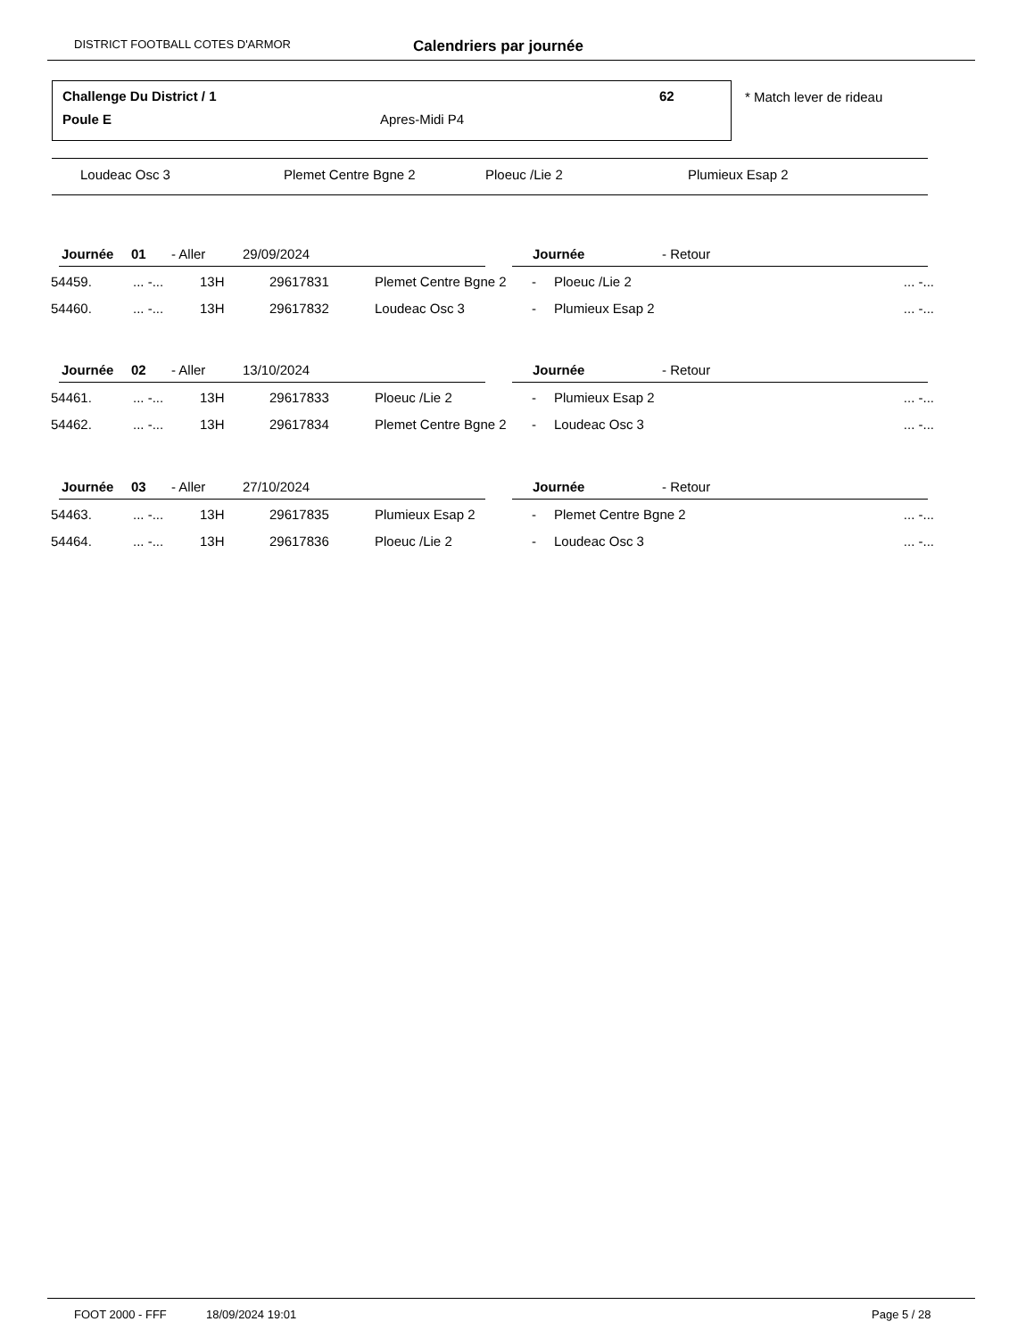DISTRICT FOOTBALL COTES D'ARMOR Calendriers par journée
Challenge Du District / 1 62
Poule E Apres-Midi P4
* Match lever de rideau
Loudeac Osc 3 Plemet Centre Bgne 2 Ploeuc /Lie 2 Plumieux Esap 2
| Journée | 01 | - Aller | 29/09/2024 | Journée | - Retour | |
| 54459. | ... -... | 13H | 29617831 | Plemet Centre Bgne 2 | - | Ploeuc /Lie 2 | ... -... |
| 54460. | ... -... | 13H | 29617832 | Loudeac Osc 3 | - | Plumieux Esap 2 | ... -... |
| Journée | 02 | - Aller | 13/10/2024 | Journée | - Retour | |
| 54461. | ... -... | 13H | 29617833 | Ploeuc /Lie 2 | - | Plumieux Esap 2 | ... -... |
| 54462. | ... -... | 13H | 29617834 | Plemet Centre Bgne 2 | - | Loudeac Osc 3 | ... -... |
| Journée | 03 | - Aller | 27/10/2024 | Journée | - Retour | |
| 54463. | ... -... | 13H | 29617835 | Plumieux Esap 2 | - | Plemet Centre Bgne 2 | ... -... |
| 54464. | ... -... | 13H | 29617836 | Ploeuc /Lie 2 | - | Loudeac Osc 3 | ... -... |
FOOT 2000 - FFF 18/09/2024 19:01 Page 5 / 28